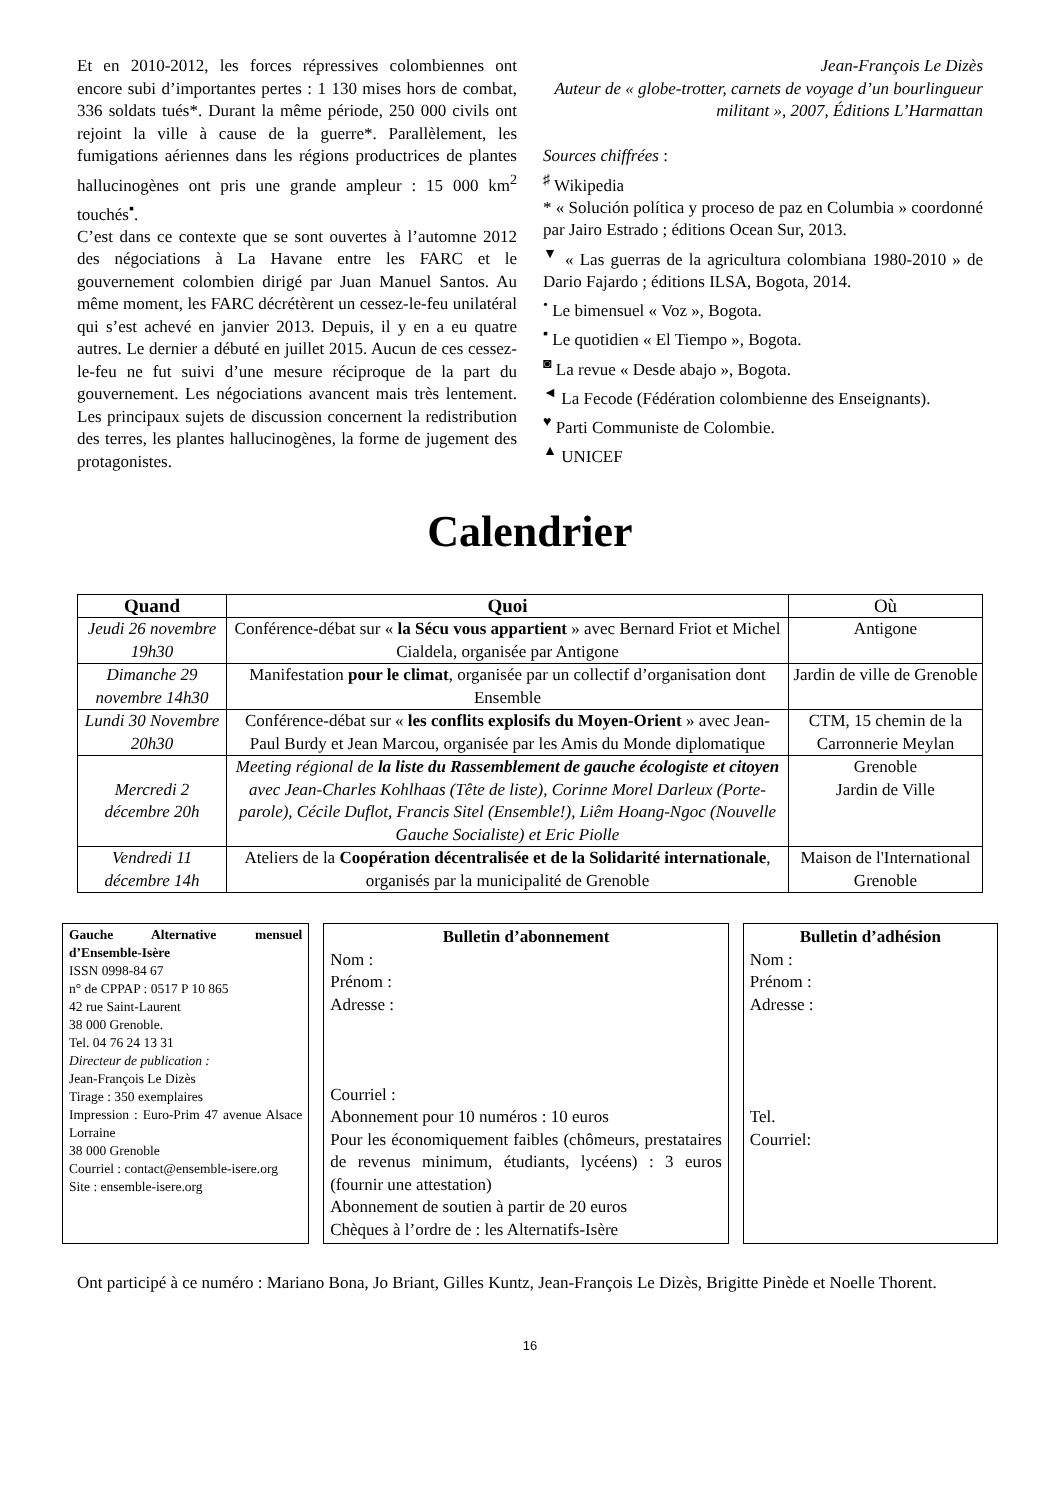Et en 2010-2012, les forces répressives colombiennes ont encore subi d’importantes pertes : 1 130 mises hors de combat, 336 soldats tués*. Durant la même période, 250 000 civils ont rejoint la ville à cause de la guerre*. Parallèlement, les fumigations aériennes dans les régions productrices de plantes hallucinogènes ont pris une grande ampleur : 15 000 km<sup>2</sup> touchés<sup>▪</sup>.
C’est dans ce contexte que se sont ouvertes à l’automne 2012 des négociations à La Havane entre les FARC et le gouvernement colombien dirigé par Juan Manuel Santos. Au même moment, les FARC décrétèrent un cessez-le-feu unilatéral qui s’est achevé en janvier 2013. Depuis, il y en a eu quatre autres. Le dernier a débuté en juillet 2015. Aucun de ces cessez-le-feu ne fut suivi d’une mesure réciproque de la part du gouvernement. Les négociations avancent mais très lentement. Les principaux sujets de discussion concernent la redistribution des terres, les plantes hallucinogènes, la forme de jugement des protagonistes.
Jean-François Le Dizès
Auteur de « globe-trotter, carnets de voyage d’un bourlingueur militant », 2007, Éditions L’Harmattan
Sources chiffrées :
<sup>♯</sup> Wikipedia
* « Solución política y proceso de paz en Columbia » coordonné par Jairo Estrado ; éditions Ocean Sur, 2013.
<sup>▼</sup> « Las guerras de la agricultura colombiana 1980-2010 » de Dario Fajardo ; éditions ILSA, Bogota, 2014.
<sup>•</sup> Le bimensuel « Voz », Bogota.
<sup>▪</sup> Le quotidien « El Tiempo », Bogota.
<sup>◙</sup> La revue « Desde abajo », Bogota.
<sup>◄</sup> La Fecode (Fédération colombienne des Enseignants).
<sup>♥</sup> Parti Communiste de Colombie.
<sup>▲</sup> UNICEF
Calendrier
| Quand | Quoi | Où |
| --- | --- | --- |
| Jeudi 26 novembre 19h30 | Conférence-débat sur « la Sécu vous appartient » avec Bernard Friot et Michel Cialdela, organisée par Antigone | Antigone |
| Dimanche 29 novembre 14h30 | Manifestation pour le climat , organisée par un collectif d’organisation dont Ensemble | Jardin de ville de Grenoble |
| Lundi 30 Novembre 20h30 | Conférence-débat sur « les conflits explosifs du Moyen-Orient » avec Jean-Paul Burdy et Jean Marcou, organisée par les Amis du Monde diplomatique | CTM, 15 chemin de la Carronnerie Meylan |
| Mercredi 2 décembre 20h | Meeting régional de la liste du Rassemblement de gauche écologiste et citoyen avec Jean-Charles Kohlhaas (Tête de liste), Corinne Morel Darleux (Porte-parole), Cécile Duflot, Francis Sitel (Ensemble!), Liêm Hoang-Ngoc (Nouvelle Gauche Socialiste) et Eric Piolle | Grenoble Jardin de Ville |
| Vendredi 11 décembre 14h | Ateliers de la Coopération décentralisée et de la Solidarité internationale , organisés par la municipalité de Grenoble | Maison de l'International Grenoble |
Gauche Alternative mensuel d’Ensemble-Isère
ISSN 0998-84 67
n° de CPPAP : 0517 P 10 865
42 rue Saint-Laurent
38 000 Grenoble.
Tel. 04 76 24 13 31
Directeur de publication :
Jean-François Le Dizès
Tirage : 350 exemplaires
Impression : Euro-Prim 47 avenue Alsace Lorraine
38 000 Grenoble
Courriel : contact@ensemble-isere.org
Site : ensemble-isere.org
Bulletin d’abonnement
Nom :
Prénom :
Adresse :
Courriel :
Abonnement pour 10 numéros : 10 euros
Pour les économiquement faibles (chômeurs, prestataires de revenus minimum, étudiants, lycéens) : 3 euros (fournir une attestation)
Abonnement de soutien à partir de 20 euros
Chèques à l’ordre de : les Alternatifs-Isère
Bulletin d’adhésion
Nom :
Prénom :
Adresse :
Tel.
Courriel:
Ont participé à ce numéro : Mariano Bona, Jo Briant, Gilles Kuntz, Jean-François Le Dizès, Brigitte Pinède et Noelle Thorent.
16